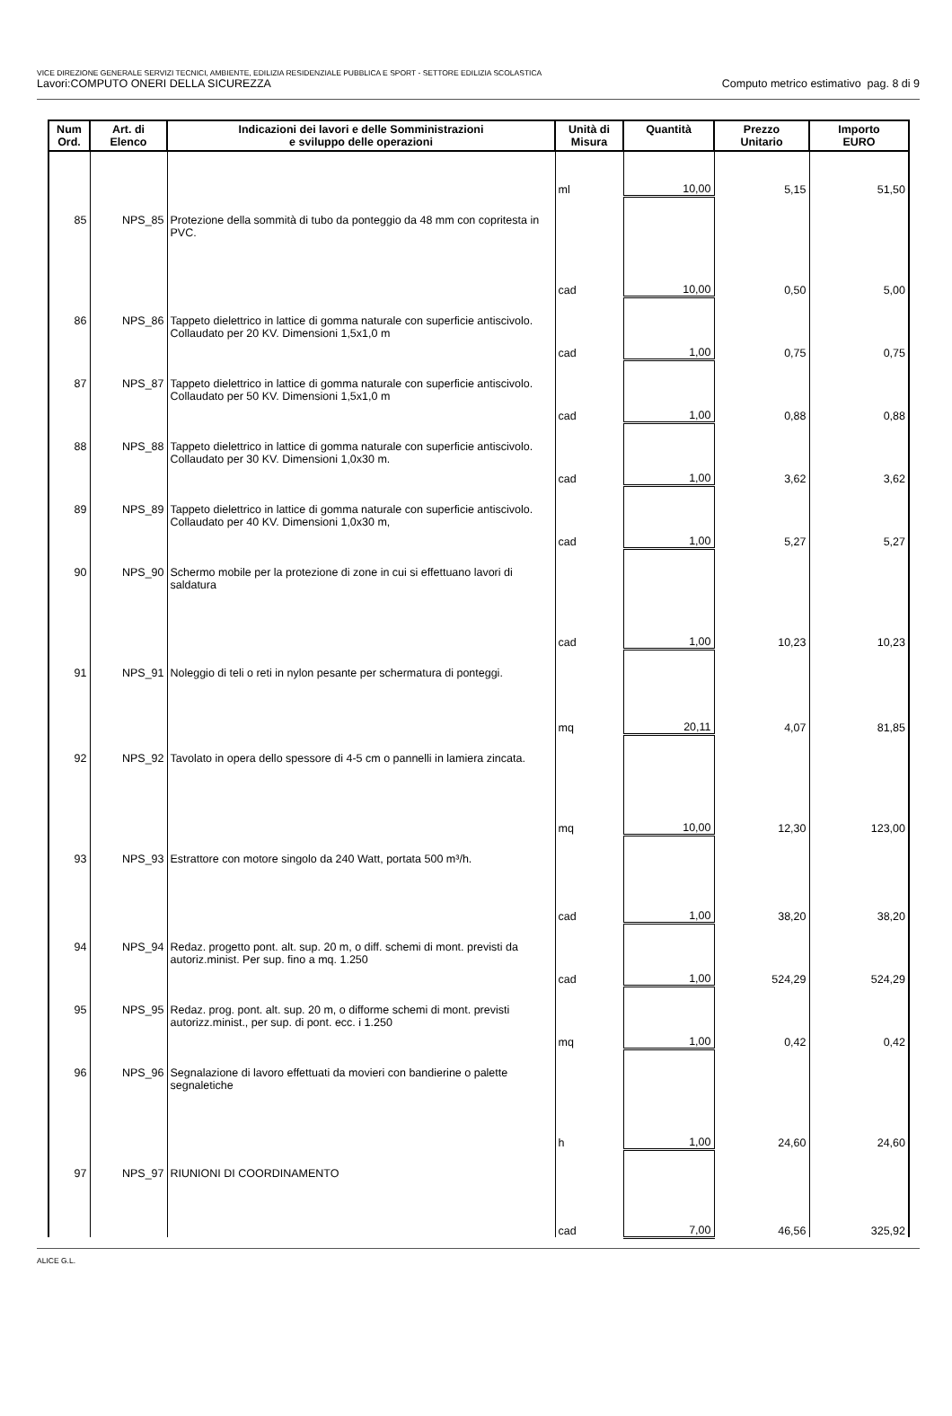VICE DIREZIONE GENERALE SERVIZI TECNICI, AMBIENTE, EDILIZIA RESIDENZIALE PUBBLICA E SPORT - SETTORE EDILIZIA SCOLASTICA
Lavori:COMPUTO ONERI DELLA SICUREZZA Computo metrico estimativo pag. 8 di 9
| Num Ord. | Art. di Elenco | Indicazioni dei lavori e delle Somministrazioni e sviluppo delle operazioni | Unità di Misura | Quantità | Prezzo Unitario | Importo EURO |
| --- | --- | --- | --- | --- | --- | --- |
| | | | ml | 10,00 | 5,15 | 51,50 |
| 85 | NPS_85 | Protezione della sommità di tubo da ponteggio da 48 mm con copritesta in PVC. | cad | 10,00 | 0,50 | 5,00 |
| 86 | NPS_86 | Tappeto dielettrico in lattice di gomma naturale con superficie antiscivolo. Collaudato per 20 KV. Dimensioni 1,5x1,0 m | cad | 1,00 | 0,75 | 0,75 |
| 87 | NPS_87 | Tappeto dielettrico in lattice di gomma naturale con superficie antiscivolo. Collaudato per 50 KV. Dimensioni 1,5x1,0 m | cad | 1,00 | 0,88 | 0,88 |
| 88 | NPS_88 | Tappeto dielettrico in lattice di gomma naturale con superficie antiscivolo. Collaudato per 30 KV. Dimensioni 1,0x30 m. | cad | 1,00 | 3,62 | 3,62 |
| 89 | NPS_89 | Tappeto dielettrico in lattice di gomma naturale con superficie antiscivolo. Collaudato per 40 KV. Dimensioni 1,0x30 m, | cad | 1,00 | 5,27 | 5,27 |
| 90 | NPS_90 | Schermo mobile per la protezione di zone in cui si effettuano lavori di saldatura | cad | 1,00 | 10,23 | 10,23 |
| 91 | NPS_91 | Noleggio di teli o reti in nylon pesante per schermatura di ponteggi. | mq | 20,11 | 4,07 | 81,85 |
| 92 | NPS_92 | Tavolato in opera dello spessore di 4-5 cm o pannelli in lamiera zincata. | mq | 10,00 | 12,30 | 123,00 |
| 93 | NPS_93 | Estrattore con motore singolo da 240 Watt, portata 500 m³/h. | cad | 1,00 | 38,20 | 38,20 |
| 94 | NPS_94 | Redaz. progetto pont. alt. sup. 20 m, o diff. schemi di mont. previsti da autoriz.minist. Per sup. fino a mq. 1.250 | cad | 1,00 | 524,29 | 524,29 |
| 95 | NPS_95 | Redaz. prog. pont. alt. sup. 20 m, o difforme schemi di mont. previsti autorizz.minist., per sup. di pont. ecc. i 1.250 | mq | 1,00 | 0,42 | 0,42 |
| 96 | NPS_96 | Segnalazione di lavoro effettuati da movieri con bandierine o palette segnaletiche | h | 1,00 | 24,60 | 24,60 |
| 97 | NPS_97 | RIUNIONI DI COORDINAMENTO | cad | 7,00 | 46,56 | 325,92 |
ALICE G.L.